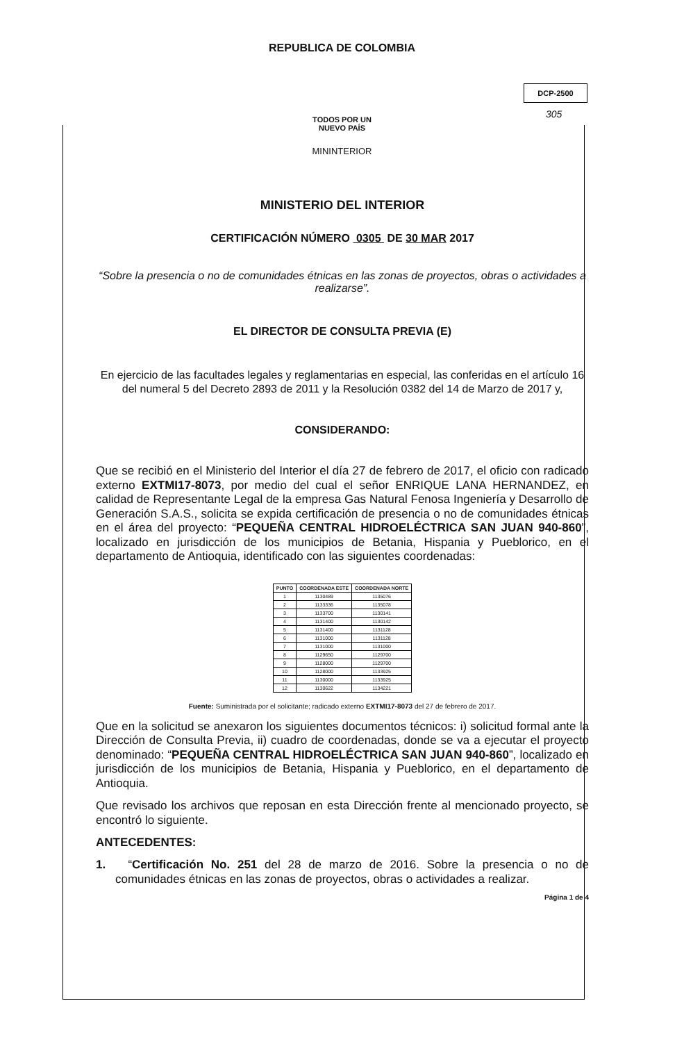REPUBLICA DE COLOMBIA
DCP-2500
305
TODOS POR UN
NUEVO PAÍS
MININTERIOR
MINISTERIO DEL INTERIOR
CERTIFICACIÓN NÚMERO 0305 DE 30 MAR 2017
“Sobre la presencia o no de comunidades étnicas en las zonas de proyectos, obras o actividades a realizarse”.
EL DIRECTOR DE CONSULTA PREVIA (E)
En ejercicio de las facultades legales y reglamentarias en especial, las conferidas en el artículo 16 del numeral 5 del Decreto 2893 de 2011 y la Resolución 0382 del 14 de Marzo de 2017 y,
CONSIDERANDO:
Que se recibió en el Ministerio del Interior el día 27 de febrero de 2017, el oficio con radicado externo EXTMI17-8073, por medio del cual el señor ENRIQUE LANA HERNANDEZ, en calidad de Representante Legal de la empresa Gas Natural Fenosa Ingeniería y Desarrollo de Generación S.A.S., solicita se expida certificación de presencia o no de comunidades étnicas en el área del proyecto: “PEQUEÑA CENTRAL HIDROELÉCTRICA SAN JUAN 940-860”, localizado en jurisdicción de los municipios de Betania, Hispania y Pueblorico, en el departamento de Antioquia, identificado con las siguientes coordenadas:
| PUNTO | COORDENADA ESTE | COORDENADA NORTE |
| --- | --- | --- |
| 1 | 1130489 | 1135076 |
| 2 | 1133336 | 1135078 |
| 3 | 1133700 | 1130141 |
| 4 | 1131400 | 1130142 |
| 5 | 1131400 | 1131128 |
| 6 | 1131000 | 1131128 |
| 7 | 1131000 | 1131000 |
| 8 | 1129650 | 1129700 |
| 9 | 1128000 | 1129700 |
| 10 | 1128000 | 1133925 |
| 11 | 1130000 | 1133925 |
| 12 | 1130622 | 1134221 |
Fuente: Suministrada por el solicitante; radicado externo EXTMI17-8073 del 27 de febrero de 2017.
Que en la solicitud se anexaron los siguientes documentos técnicos: i) solicitud formal ante la Dirección de Consulta Previa, ii) cuadro de coordenadas, donde se va a ejecutar el proyecto denominado: “PEQUEÑA CENTRAL HIDROELÉCTRICA SAN JUAN 940-860”, localizado en jurisdicción de los municipios de Betania, Hispania y Pueblorico, en el departamento de Antioquia.
Que revisado los archivos que reposan en esta Dirección frente al mencionado proyecto, se encontró lo siguiente.
ANTECEDENTES:
1. “Certificación No. 251 del 28 de marzo de 2016. Sobre la presencia o no de comunidades étnicas en las zonas de proyectos, obras o actividades a realizar.
Página 1 de 4